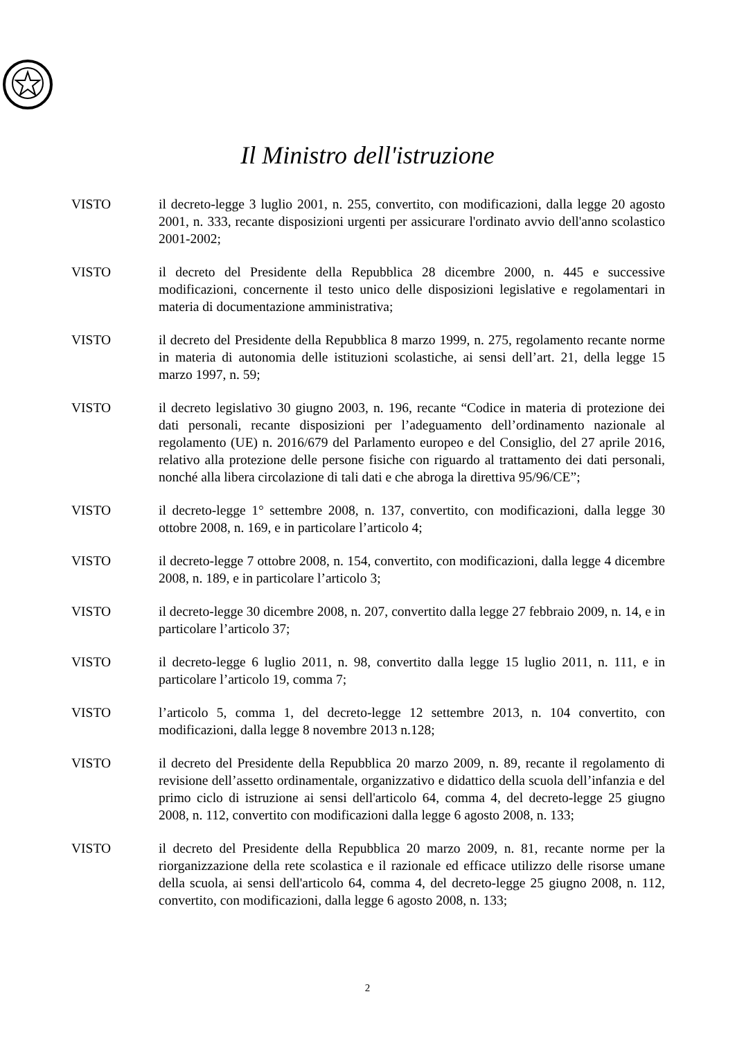Il Ministro dell'istruzione
VISTO il decreto-legge 3 luglio 2001, n. 255, convertito, con modificazioni, dalla legge 20 agosto 2001, n. 333, recante disposizioni urgenti per assicurare l'ordinato avvio dell'anno scolastico 2001-2002;
VISTO il decreto del Presidente della Repubblica 28 dicembre 2000, n. 445 e successive modificazioni, concernente il testo unico delle disposizioni legislative e regolamentari in materia di documentazione amministrativa;
VISTO il decreto del Presidente della Repubblica 8 marzo 1999, n. 275, regolamento recante norme in materia di autonomia delle istituzioni scolastiche, ai sensi dell’art. 21, della legge 15 marzo 1997, n. 59;
VISTO il decreto legislativo 30 giugno 2003, n. 196, recante “Codice in materia di protezione dei dati personali, recante disposizioni per l’adeguamento dell’ordinamento nazionale al regolamento (UE) n. 2016/679 del Parlamento europeo e del Consiglio, del 27 aprile 2016, relativo alla protezione delle persone fisiche con riguardo al trattamento dei dati personali, nonché alla libera circolazione di tali dati e che abroga la direttiva 95/96/CE”;
VISTO il decreto-legge 1° settembre 2008, n. 137, convertito, con modificazioni, dalla legge 30 ottobre 2008, n. 169, e in particolare l’articolo 4;
VISTO il decreto-legge 7 ottobre 2008, n. 154, convertito, con modificazioni, dalla legge 4 dicembre 2008, n. 189, e in particolare l’articolo 3;
VISTO il decreto-legge 30 dicembre 2008, n. 207, convertito dalla legge 27 febbraio 2009, n. 14, e in particolare l’articolo 37;
VISTO il decreto-legge 6 luglio 2011, n. 98, convertito dalla legge 15 luglio 2011, n. 111, e in particolare l’articolo 19, comma 7;
VISTO l’articolo 5, comma 1, del decreto-legge 12 settembre 2013, n. 104 convertito, con modificazioni, dalla legge 8 novembre 2013 n.128;
VISTO il decreto del Presidente della Repubblica 20 marzo 2009, n. 89, recante il regolamento di revisione dell’assetto ordinamentale, organizzativo e didattico della scuola dell’infanzia e del primo ciclo di istruzione ai sensi dell'articolo 64, comma 4, del decreto-legge 25 giugno 2008, n. 112, convertito con modificazioni dalla legge 6 agosto 2008, n. 133;
VISTO il decreto del Presidente della Repubblica 20 marzo 2009, n. 81, recante norme per la riorganizzazione della rete scolastica e il razionale ed efficace utilizzo delle risorse umane della scuola, ai sensi dell'articolo 64, comma 4, del decreto-legge 25 giugno 2008, n. 112, convertito, con modificazioni, dalla legge 6 agosto 2008, n. 133;
2